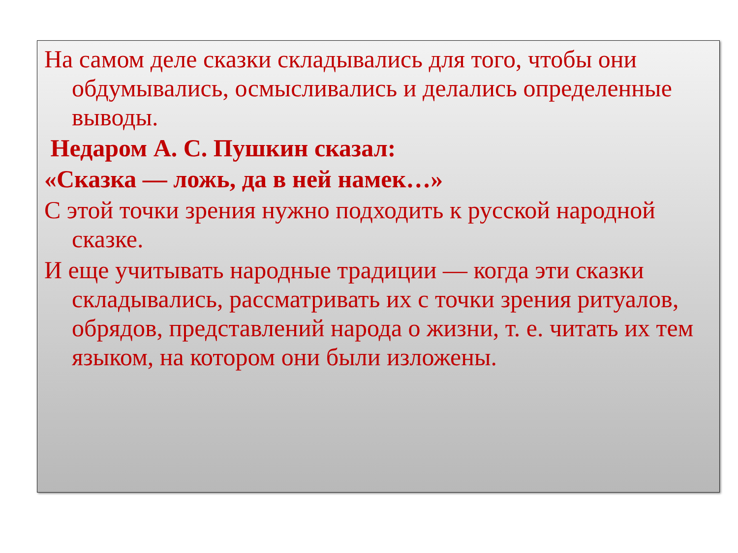На самом деле сказки складывались для того, чтобы они обдумывались, осмысливались и делались определенные выводы.
Недаром А. С. Пушкин сказал:
«Сказка — ложь, да в ней намек…»
С этой точки зрения нужно подходить к русской народной сказке.
И еще учитывать народные традиции — когда эти сказки складывались, рассматривать их с точки зрения ритуалов, обрядов, представлений народа о жизни, т. е. читать их тем языком, на котором они были изложены.